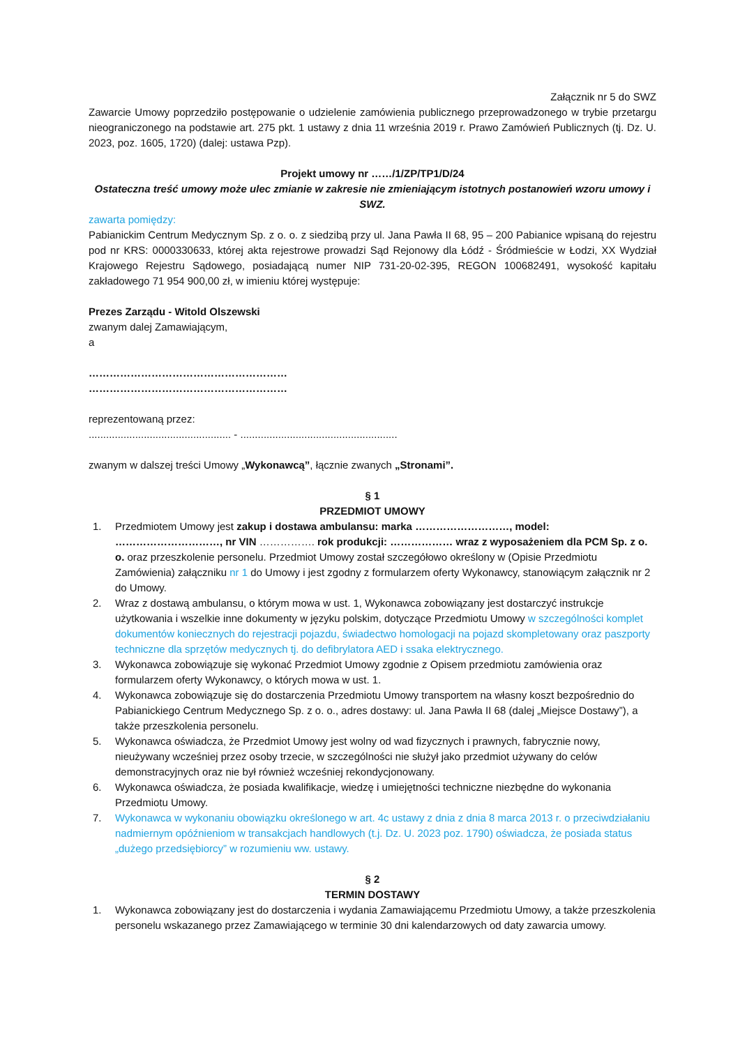Załącznik nr 5 do SWZ
Zawarcie Umowy poprzedziło postępowanie o udzielenie zamówienia publicznego przeprowadzonego w trybie przetargu nieograniczonego na podstawie art. 275 pkt. 1 ustawy z dnia 11 września 2019 r. Prawo Zamówień Publicznych (tj. Dz. U. 2023, poz. 1605, 1720) (dalej: ustawa Pzp).
Projekt umowy nr ……/1/ZP/TP1/D/24
Ostateczna treść umowy może ulec zmianie w zakresie nie zmieniającym istotnych postanowień wzoru umowy i SWZ.
zawarta pomiędzy:
Pabianickim Centrum Medycznym Sp. z o. o. z siedzibą przy ul. Jana Pawła II 68, 95 – 200 Pabianice wpisaną do rejestru pod nr KRS: 0000330633, której akta rejestrowe prowadzi Sąd Rejonowy dla Łódź - Śródmieście w Łodzi, XX Wydział Krajowego Rejestru Sądowego, posiadającą numer NIP 731-20-02-395, REGON 100682491, wysokość kapitału zakładowego 71 954 900,00 zł, w imieniu której występuje:
Prezes Zarządu - Witold Olszewski
zwanym dalej Zamawiającym,
a
…………………………………………………
…………………………………………………
reprezentowaną przez:
................................................. - ......................................................
zwanym w dalszej treści Umowy „Wykonawcą”, łącznie zwanych „Stronami”.
§ 1
PRZEDMIOT UMOWY
1. Przedmiotem Umowy jest zakup i dostawa ambulansu: marka ………………………, model: …………………………, nr VIN ……………. rok produkcji: ……………… wraz z wyposażeniem dla PCM Sp. z o. o. oraz przeszkolenie personelu. Przedmiot Umowy został szczegółowo określony w (Opisie Przedmiotu Zamówienia) załączniku nr 1 do Umowy i jest zgodny z formularzem oferty Wykonawcy, stanowiącym załącznik nr 2 do Umowy.
2. Wraz z dostawą ambulansu, o którym mowa w ust. 1, Wykonawca zobowiązany jest dostarczyć instrukcje użytkowania i wszelkie inne dokumenty w języku polskim, dotyczące Przedmiotu Umowy w szczególności komplet dokumentów koniecznych do rejestracji pojazdu, świadectwo homologacji na pojazd skompletowany oraz paszporty techniczne dla sprzętów medycznych tj. do defibrylatora AED i ssaka elektrycznego.
3. Wykonawca zobowiązuje się wykonać Przedmiot Umowy zgodnie z Opisem przedmiotu zamówienia oraz formularzem oferty Wykonawcy, o których mowa w ust. 1.
4. Wykonawca zobowiązuje się do dostarczenia Przedmiotu Umowy transportem na własny koszt bezpośrednio do Pabianickiego Centrum Medycznego Sp. z o. o., adres dostawy: ul. Jana Pawła II 68 (dalej „Miejsce Dostawy”), a także przeszkolenia personelu.
5. Wykonawca oświadcza, że Przedmiot Umowy jest wolny od wad fizycznych i prawnych, fabrycznie nowy, nieużywany wcześniej przez osoby trzecie, w szczególności nie służył jako przedmiot używany do celów demonstracyjnych oraz nie był również wcześniej rekondycjonowany.
6. Wykonawca oświadcza, że posiada kwalifikacje, wiedzę i umiejętności techniczne niezbędne do wykonania Przedmiotu Umowy.
7. Wykonawca w wykonaniu obowiązku określonego w art. 4c ustawy z dnia z dnia 8 marca 2013 r. o przeciwdziałaniu nadmiernym opóźnieniom w transakcjach handlowych (t.j. Dz. U. 2023 poz. 1790) oświadcza, że posiada status „dużego przedsiębiorcy” w rozumieniu ww. ustawy.
§ 2
TERMIN DOSTAWY
1. Wykonawca zobowiązany jest do dostarczenia i wydania Zamawiającemu Przedmiotu Umowy, a także przeszkolenia personelu wskazanego przez Zamawiającego w terminie 30 dni kalendarzowych od daty zawarcia umowy.